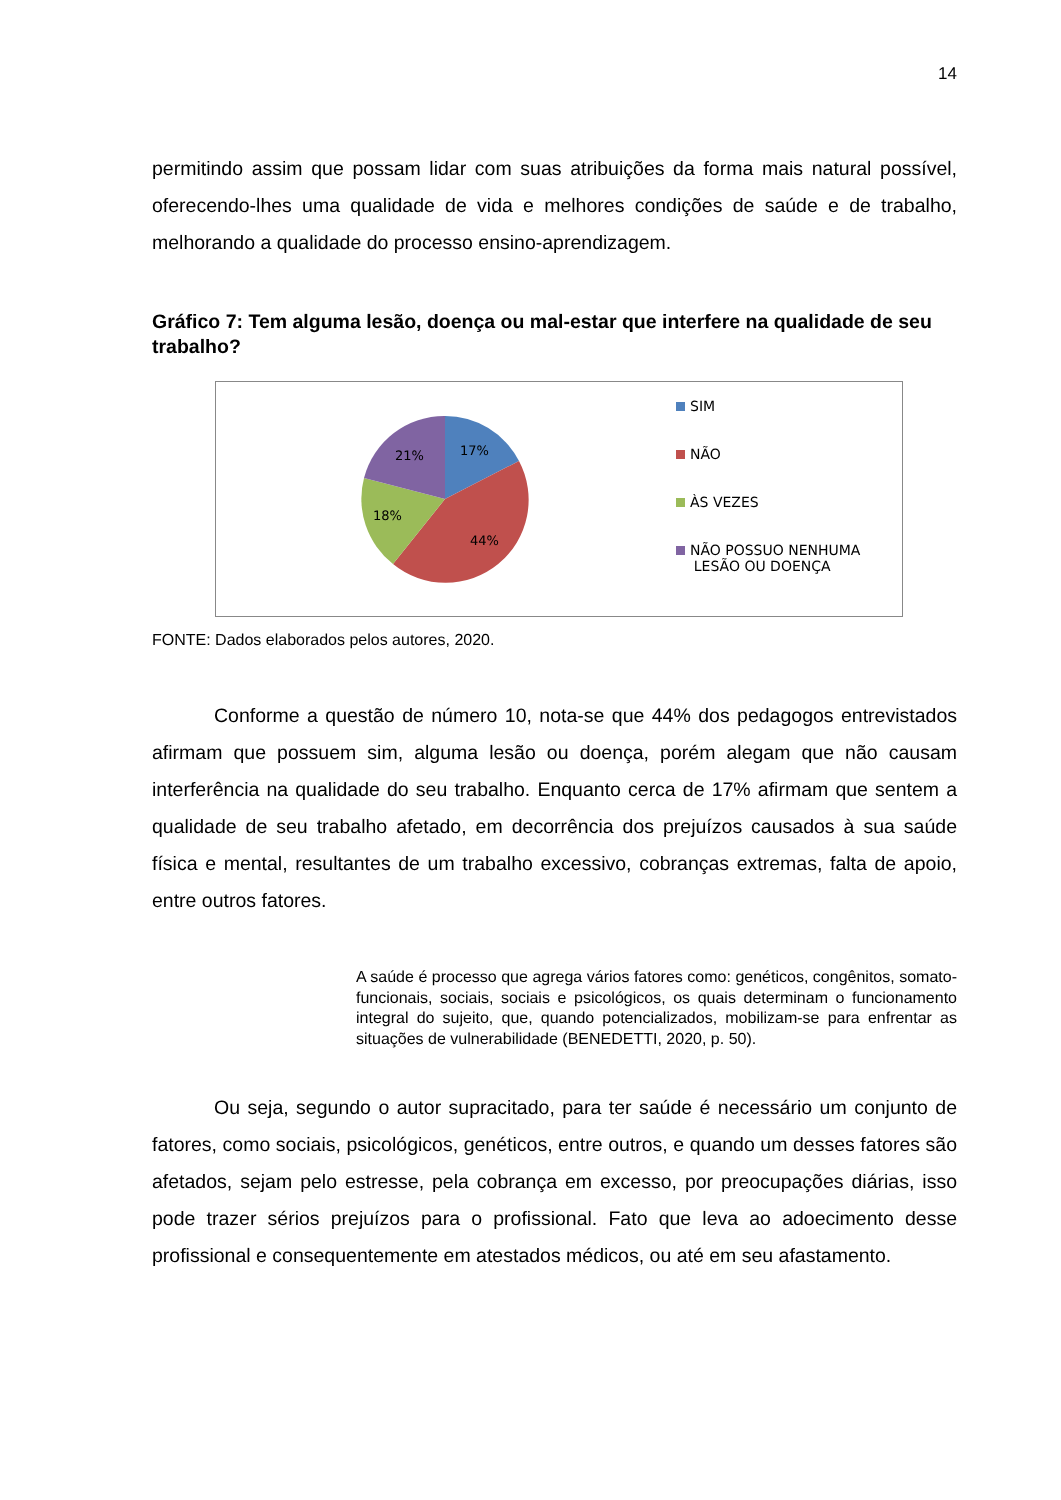14
permitindo assim que possam lidar com suas atribuições da forma mais natural possível, oferecendo-lhes uma qualidade de vida e melhores condições de saúde e de trabalho, melhorando a qualidade do processo ensino-aprendizagem.
Gráfico 7: Tem alguma lesão, doença ou mal-estar que interfere na qualidade de seu trabalho?
17%
44%
18%
21%
SIM
NÃO
ÀS VEZES
NÃO POSSUO NENHUMA
LESÃO OU DOENÇA
FONTE: Dados elaborados pelos autores, 2020.
Conforme a questão de número 10, nota-se que 44% dos pedagogos entrevistados afirmam que possuem sim, alguma lesão ou doença, porém alegam que não causam interferência na qualidade do seu trabalho. Enquanto cerca de 17% afirmam que sentem a qualidade de seu trabalho afetado, em decorrência dos prejuízos causados à sua saúde física e mental, resultantes de um trabalho excessivo, cobranças extremas, falta de apoio, entre outros fatores.
A saúde é processo que agrega vários fatores como: genéticos, congênitos, somato-funcionais, sociais, sociais e psicológicos, os quais determinam o funcionamento integral do sujeito, que, quando potencializados, mobilizam-se para enfrentar as situações de vulnerabilidade (BENEDETTI, 2020, p. 50).
Ou seja, segundo o autor supracitado, para ter saúde é necessário um conjunto de fatores, como sociais, psicológicos, genéticos, entre outros, e quando um desses fatores são afetados, sejam pelo estresse, pela cobrança em excesso, por preocupações diárias, isso pode trazer sérios prejuízos para o profissional. Fato que leva ao adoecimento desse profissional e consequentemente em atestados médicos, ou até em seu afastamento.